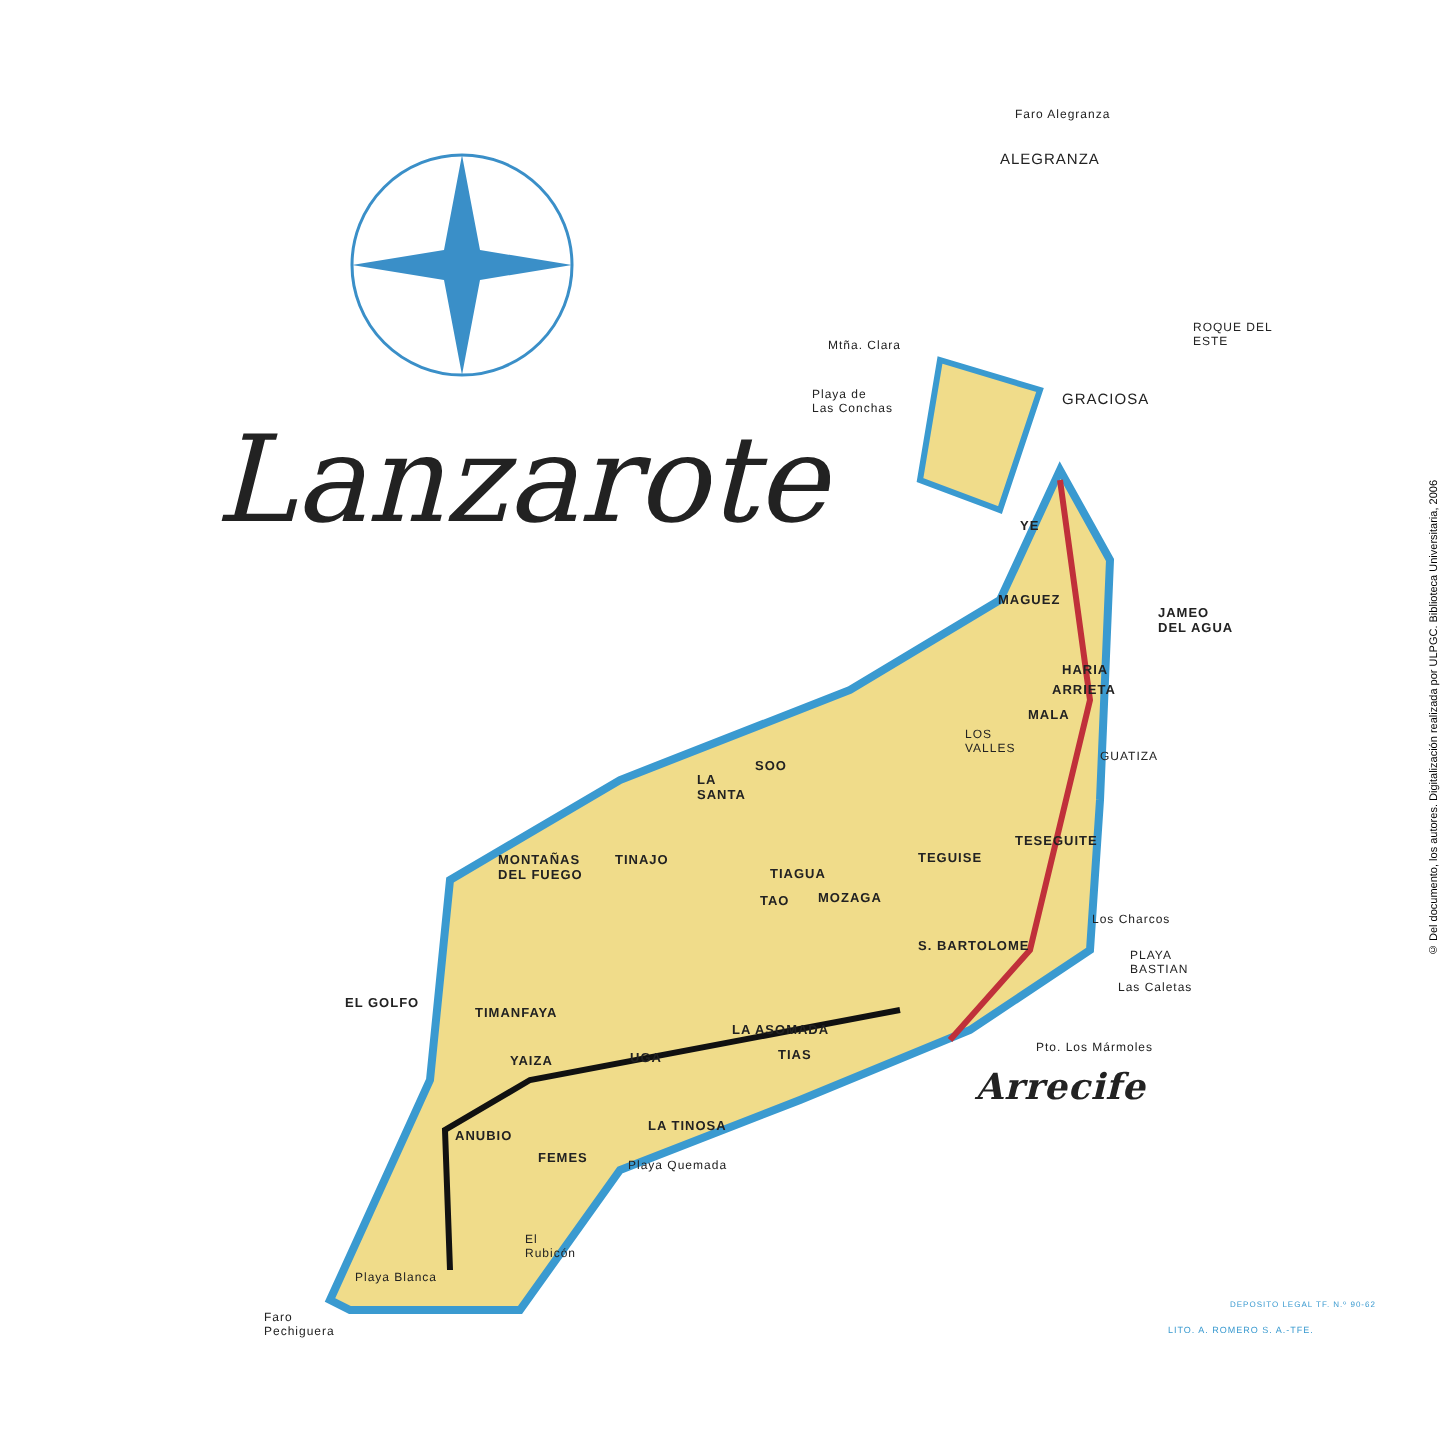Lanzarote
Faro Alegranza
ALEGRANZA
ROQUE DEL
ESTE
Mtña. Clara
Playa de
Las Conchas
GRACIOSA
YE
MAGUEZ
JAMEO
DEL AGUA
HARIA
ARRIETA
MALA
LOS
VALLES
GUATIZA
LA
SANTA
SOO
TESEGUITE
TEGUISE
MONTAÑAS
DEL FUEGO
TINAJO
TIAGUA
TAO MOZAGA
Los Charcos
S. BARTOLOME
PLAYA
BASTIAN
Las Caletas
EL GOLFO
TIMANFAYA
LA ASOMADA
Pto. Los Mármoles
YAIZA UGA TIAS
Arrecife
ANUBIO
LA TINOSA
FEMES Playa Quemada
El
Rubicón
Playa Blanca
Faro
Pechiguera
DEPOSITO LEGAL TF. N.º 90-62
LITO. A. ROMERO S. A.-TFE.
© Del documento, los autores. Digitalización realizada por ULPGC. Biblioteca Universitaria, 2006